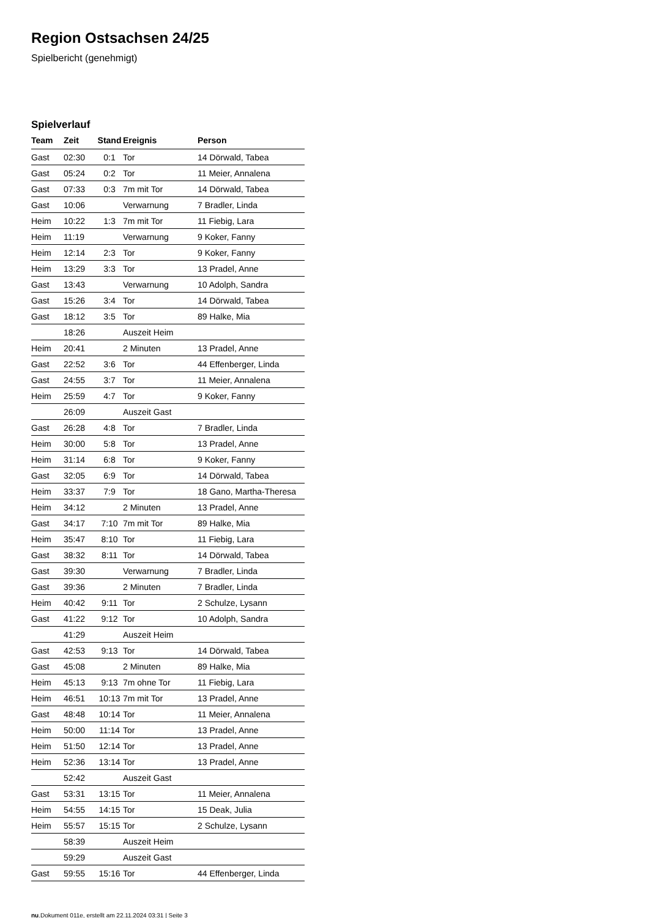Region Ostsachsen 24/25
Spielbericht (genehmigt)
Spielverlauf
| Team | Zeit | Stand | Ereignis | Person |
| --- | --- | --- | --- | --- |
| Gast | 02:30 | 0:1 | Tor | 14 Dörwald, Tabea |
| Gast | 05:24 | 0:2 | Tor | 11 Meier, Annalena |
| Gast | 07:33 | 0:3 | 7m mit Tor | 14 Dörwald, Tabea |
| Gast | 10:06 | | Verwarnung | 7 Bradler, Linda |
| Heim | 10:22 | 1:3 | 7m mit Tor | 11 Fiebig, Lara |
| Heim | 11:19 | | Verwarnung | 9 Koker, Fanny |
| Heim | 12:14 | 2:3 | Tor | 9 Koker, Fanny |
| Heim | 13:29 | 3:3 | Tor | 13 Pradel, Anne |
| Gast | 13:43 | | Verwarnung | 10 Adolph, Sandra |
| Gast | 15:26 | 3:4 | Tor | 14 Dörwald, Tabea |
| Gast | 18:12 | 3:5 | Tor | 89 Halke, Mia |
| | 18:26 | | Auszeit Heim | |
| Heim | 20:41 | | 2 Minuten | 13 Pradel, Anne |
| Gast | 22:52 | 3:6 | Tor | 44 Effenberger, Linda |
| Gast | 24:55 | 3:7 | Tor | 11 Meier, Annalena |
| Heim | 25:59 | 4:7 | Tor | 9 Koker, Fanny |
| | 26:09 | | Auszeit Gast | |
| Gast | 26:28 | 4:8 | Tor | 7 Bradler, Linda |
| Heim | 30:00 | 5:8 | Tor | 13 Pradel, Anne |
| Heim | 31:14 | 6:8 | Tor | 9 Koker, Fanny |
| Gast | 32:05 | 6:9 | Tor | 14 Dörwald, Tabea |
| Heim | 33:37 | 7:9 | Tor | 18 Gano, Martha-Theresa |
| Heim | 34:12 | | 2 Minuten | 13 Pradel, Anne |
| Gast | 34:17 | 7:10 | 7m mit Tor | 89 Halke, Mia |
| Heim | 35:47 | 8:10 | Tor | 11 Fiebig, Lara |
| Gast | 38:32 | 8:11 | Tor | 14 Dörwald, Tabea |
| Gast | 39:30 | | Verwarnung | 7 Bradler, Linda |
| Gast | 39:36 | | 2 Minuten | 7 Bradler, Linda |
| Heim | 40:42 | 9:11 | Tor | 2 Schulze, Lysann |
| Gast | 41:22 | 9:12 | Tor | 10 Adolph, Sandra |
| | 41:29 | | Auszeit Heim | |
| Gast | 42:53 | 9:13 | Tor | 14 Dörwald, Tabea |
| Gast | 45:08 | | 2 Minuten | 89 Halke, Mia |
| Heim | 45:13 | 9:13 | 7m ohne Tor | 11 Fiebig, Lara |
| Heim | 46:51 | 10:13 | 7m mit Tor | 13 Pradel, Anne |
| Gast | 48:48 | 10:14 | Tor | 11 Meier, Annalena |
| Heim | 50:00 | 11:14 | Tor | 13 Pradel, Anne |
| Heim | 51:50 | 12:14 | Tor | 13 Pradel, Anne |
| Heim | 52:36 | 13:14 | Tor | 13 Pradel, Anne |
| | 52:42 | | Auszeit Gast | |
| Gast | 53:31 | 13:15 | Tor | 11 Meier, Annalena |
| Heim | 54:55 | 14:15 | Tor | 15 Deak, Julia |
| Heim | 55:57 | 15:15 | Tor | 2 Schulze, Lysann |
| | 58:39 | | Auszeit Heim | |
| | 59:29 | | Auszeit Gast | |
| Gast | 59:55 | 15:16 | Tor | 44 Effenberger, Linda |
nu.Dokument 011e, erstellt am 22.11.2024 03:31 | Seite 3